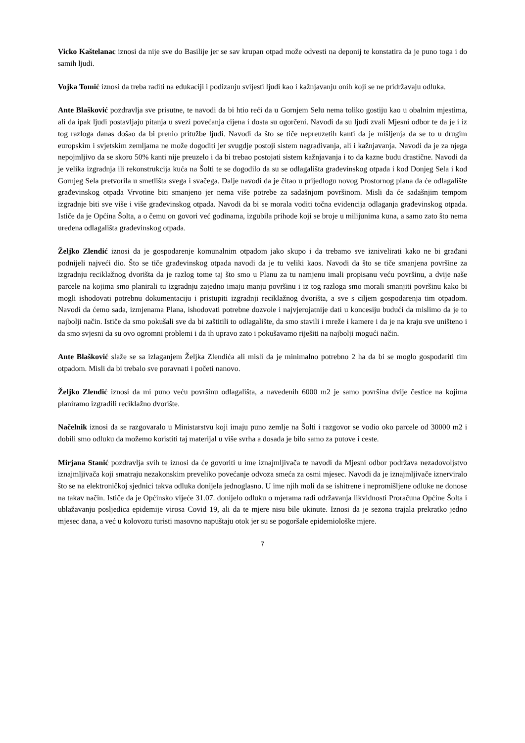Vicko Kaštelanac iznosi da nije sve do Basilije jer se sav krupan otpad može odvesti na deponij te konstatira da je puno toga i do samih ljudi.
Vojka Tomić iznosi da treba raditi na edukaciji i podizanju svijesti ljudi kao i kažnjavanju onih koji se ne pridržavaju odluka.
Ante Blašković pozdravlja sve prisutne, te navodi da bi htio reći da u Gornjem Selu nema toliko gostiju kao u obalnim mjestima, ali da ipak ljudi postavljaju pitanja u svezi povećanja cijena i dosta su ogorčeni. Navodi da su ljudi zvali Mjesni odbor te da je i iz tog razloga danas došao da bi prenio pritužbe ljudi. Navodi da što se tiče nepreuzetih kanti da je mišljenja da se to u drugim europskim i svjetskim zemljama ne može dogoditi jer svugdje postoji sistem nagrađivanja, ali i kažnjavanja. Navodi da je za njega nepojmljivo da se skoro 50% kanti nije preuzelo i da bi trebao postojati sistem kažnjavanja i to da kazne budu drastične. Navodi da je velika izgradnja ili rekonstrukcija kuća na Šolti te se dogodilo da su se odlagališta građevinskog otpada i kod Donjeg Sela i kod Gornjeg Sela pretvorila u smetlišta svega i svačega. Dalje navodi da je čitao u prijedlogu novog Prostornog plana da će odlagalište građevinskog otpada Vrvotine biti smanjeno jer nema više potrebe za sadašnjom površinom. Misli da će sadašnjim tempom izgradnje biti sve više i više građevinskog otpada. Navodi da bi se morala voditi točna evidencija odlaganja građevinskog otpada. Ističe da je Općina Šolta, a o čemu on govori već godinama, izgubila prihode koji se broje u milijunima kuna, a samo zato što nema uređena odlagališta građevinskog otpada.
Željko Zlendić iznosi da je gospodarenje komunalnim otpadom jako skupo i da trebamo sve iznivelirati kako ne bi građani podnijeli najveći dio. Što se tiče građevinskog otpada navodi da je tu veliki kaos. Navodi da što se tiče smanjena površine za izgradnju reciklažnog dvorišta da je razlog tome taj što smo u Planu za tu namjenu imali propisanu veću površinu, a dvije naše parcele na kojima smo planirali tu izgradnju zajedno imaju manju površinu i iz tog razloga smo morali smanjiti površinu kako bi mogli ishodovati potrebnu dokumentaciju i pristupiti izgradnji reciklažnog dvorišta, a sve s ciljem gospodarenja tim otpadom. Navodi da ćemo sada, izmjenama Plana, ishodovati potrebne dozvole i najvjerojatnije dati u koncesiju budući da mislimo da je to najbolji način. Ističe da smo pokušali sve da bi zaštitili to odlagalište, da smo stavili i mreže i kamere i da je na kraju sve uništeno i da smo svjesni da su ovo ogromni problemi i da ih upravo zato i pokušavamo riješiti na najbolji mogući način.
Ante Blašković slaže se sa izlaganjem Željka Zlendića ali misli da je minimalno potrebno 2 ha da bi se moglo gospodariti tim otpadom. Misli da bi trebalo sve poravnati i početi nanovo.
Željko Zlendić iznosi da mi puno veću površinu odlagališta, a navedenih 6000 m2 je samo površina dvije čestice na kojima planiramo izgradili reciklažno dvorište.
Načelnik iznosi da se razgovaralo u Ministarstvu koji imaju puno zemlje na Šolti i razgovor se vodio oko parcele od 30000 m2 i dobili smo odluku da možemo koristiti taj materijal u više svrha a dosada je bilo samo za putove i ceste.
Mirjana Stanić pozdravlja svih te iznosi da će govoriti u ime iznajmljivača te navodi da Mjesni odbor podržava nezadovoljstvo iznajmljivača koji smatraju nezakonskim preveliko povećanje odvoza smeća za osmi mjesec. Navodi da je iznajmljivače iznerviralo što se na elektroničkoj sjednici takva odluka donijela jednoglasno. U ime njih moli da se ishitrene i nepromišljene odluke ne donose na takav način. Ističe da je Općinsko vijeće 31.07. donijelo odluku o mjerama radi održavanja likvidnosti Proračuna Općine Šolta i ublažavanju posljedica epidemije virosa Covid 19, ali da te mjere nisu bile ukinute. Iznosi da je sezona trajala prekratko jedno mjesec dana, a već u kolovozu turisti masovno napuštaju otok jer su se pogoršale epidemiološke mjere.
7